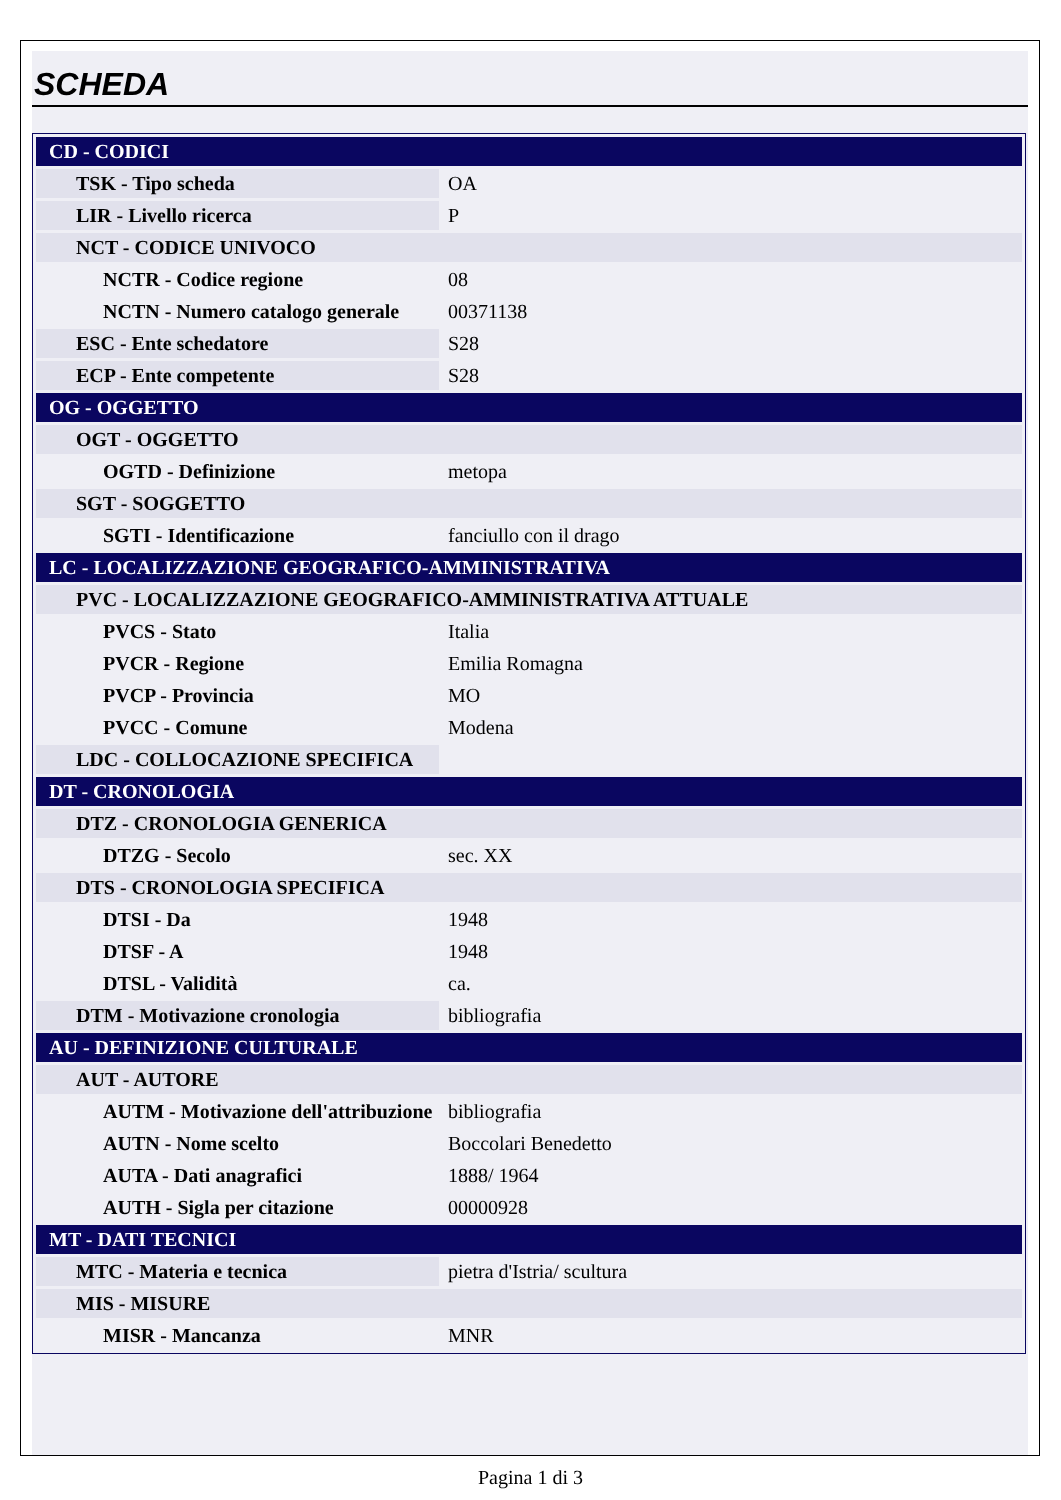SCHEDA
| CD - CODICI | |
| TSK - Tipo scheda | OA |
| LIR - Livello ricerca | P |
| NCT - CODICE UNIVOCO | |
| NCTR - Codice regione | 08 |
| NCTN - Numero catalogo generale | 00371138 |
| ESC - Ente schedatore | S28 |
| ECP - Ente competente | S28 |
| OG - OGGETTO | |
| OGT - OGGETTO | |
| OGTD - Definizione | metopa |
| SGT - SOGGETTO | |
| SGTI - Identificazione | fanciullo con il drago |
| LC - LOCALIZZAZIONE GEOGRAFICO-AMMINISTRATIVA | |
| PVC - LOCALIZZAZIONE GEOGRAFICO-AMMINISTRATIVA ATTUALE | |
| PVCS - Stato | Italia |
| PVCR - Regione | Emilia Romagna |
| PVCP - Provincia | MO |
| PVCC - Comune | Modena |
| LDC - COLLOCAZIONE SPECIFICA | |
| DT - CRONOLOGIA | |
| DTZ - CRONOLOGIA GENERICA | |
| DTZG - Secolo | sec. XX |
| DTS - CRONOLOGIA SPECIFICA | |
| DTSI - Da | 1948 |
| DTSF - A | 1948 |
| DTSL - Validità | ca. |
| DTM - Motivazione cronologia | bibliografia |
| AU - DEFINIZIONE CULTURALE | |
| AUT - AUTORE | |
| AUTM - Motivazione dell'attribuzione | bibliografia |
| AUTN - Nome scelto | Boccolari Benedetto |
| AUTA - Dati anagrafici | 1888/ 1964 |
| AUTH - Sigla per citazione | 00000928 |
| MT - DATI TECNICI | |
| MTC - Materia e tecnica | pietra d'Istria/ scultura |
| MIS - MISURE | |
| MISR - Mancanza | MNR |
Pagina 1 di 3